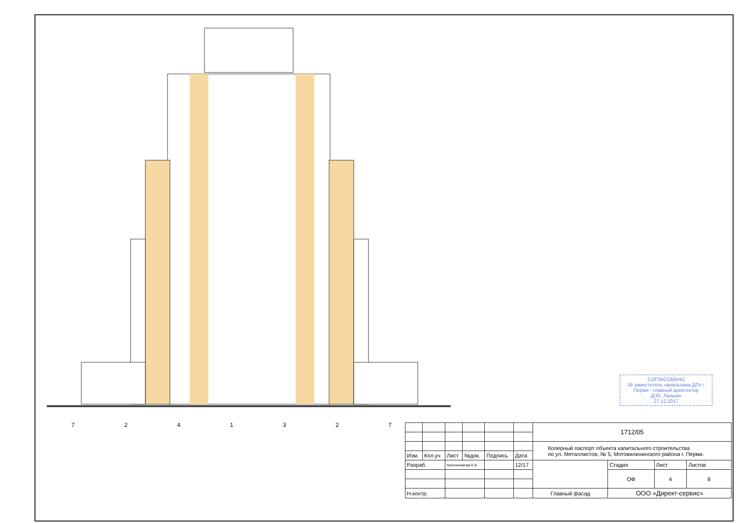7241327
СОГЛАСОВАНО
1й заместитель начальника ДГА г. Перми - главный архитектор
Д.Ю. Лапшин
27.12.2017
| | | | | | | 1712/05 | | | |
| | | | | | | Колерный паспорт объекта капитального строительства по ул. Металлистов, № 5, Мотовилихинского района г. Перми. | | | |
| Изм. | Кол.уч | Лист | №док. | Подпись | Дата | | | | |
| Разраб. | | Масленникова Е.В. | | | 12/17 | | Стадия | Лист | Листов |
| | | | | | | | ОФ | 4 | 8 |
| Н.контр. | | | | | | Главный фасад | ООО «Директ-сервис» | | |